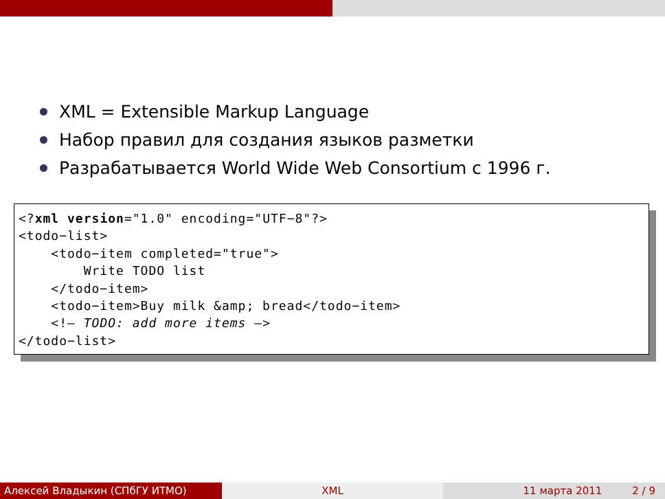XML = Extensible Markup Language
Набор правил для создания языков разметки
Разрабатывается World Wide Web Consortium с 1996 г.
<?xml version="1.0" encoding="UTF−8"?> <todo−list> <todo−item completed="true"> Write TODO list </todo−item> <todo−item>Buy milk &amp; bread</todo−item> <!— TODO: add more items —> </todo−list>
Алексей Владыкин (СПбГУ ИТМО) XML 11 марта 2011 2 / 9